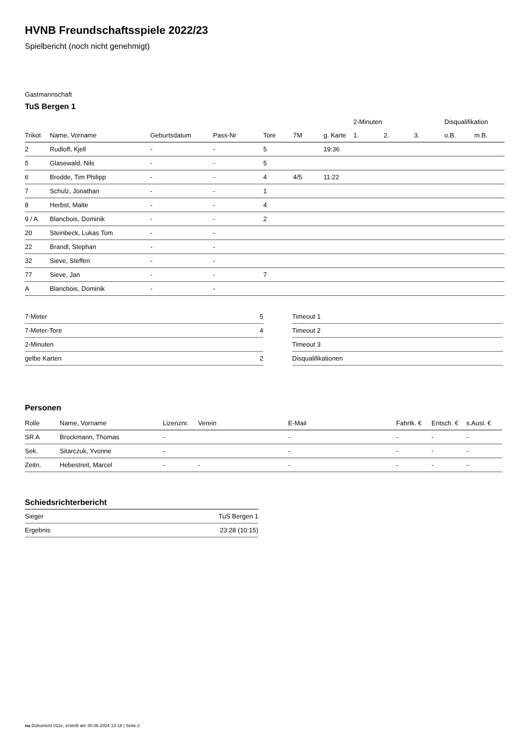HVNB Freundschaftsspiele 2022/23
Spielbericht (noch nicht genehmigt)
Gastmannschaft
TuS Bergen 1
| | | | | | | | 2-Minuten | | | Disqualifikation | |
| --- | --- | --- | --- | --- | --- | --- | --- | --- | --- | --- | --- |
| Trikot | Name, Vorname | Geburtsdatum | Pass-Nr | Tore | 7M | g. Karte | 1. | 2. | 3. | o.B. | m.B. |
| 2 | Rudloff, Kjell | - | - | 5 | | 19:36 | | | | | |
| 5 | Glasewald, Nils | - | - | 5 | | | | | | | |
| 6 | Brodde, Tim Philipp | - | - | 4 | 4/5 | 11:22 | | | | | |
| 7 | Schulz, Jonathan | - | - | 1 | | | | | | | |
| 8 | Herbst, Malte | - | - | 4 | | | | | | | |
| 9 / A | Blancbois, Dominik | - | - | 2 | | | | | | | |
| 20 | Steinbeck, Lukas Tom | - | - | | | | | | | | |
| 22 | Brandl, Stephan | - | - | | | | | | | | |
| 32 | Sieve, Steffen | - | - | | | | | | | | |
| 77 | Sieve, Jan | - | - | 7 | | | | | | | |
| A | Blancbois, Dominik | - | - | | | | | | | | |
| 7-Meter | 5 |
| 7-Meter-Tore | 4 |
| 2-Minuten | |
| gelbe Karten | 2 |
| Timeout 1 |
| Timeout 2 |
| Timeout 3 |
| Disqualifikationen |
Personen
| Rolle | Name, Vorname | Lizenznr. | Verein | E-Mail | Fahrtk. € | Entsch. € | s.Ausl. € |
| --- | --- | --- | --- | --- | --- | --- | --- |
| SR A | Brockmann, Thomas | - | | - | - | - | - |
| Sek. | Sitarczuk, Yvonne | - | | - | - | - | - |
| Zeitn. | Hebestreit, Marcel | - | - | - | - | - | - |
Schiedsrichterbericht
| Sieger | TuS Bergen 1 |
| Ergebnis | 23:28 (10:15) |
nu.Dokument 011e, erstellt am 30.06.2024 13:18 | Seite 2